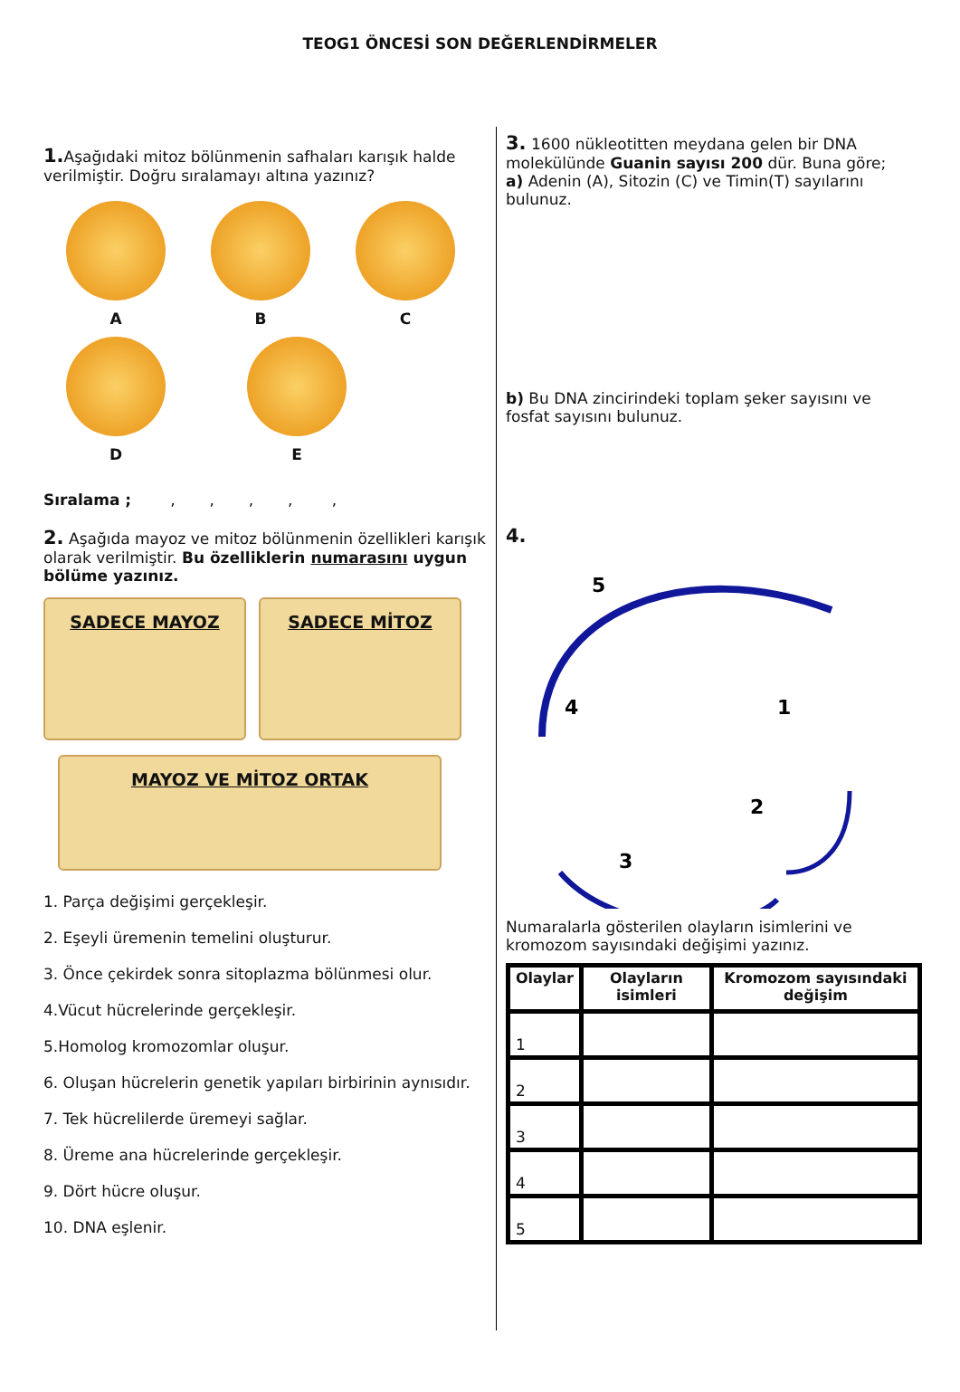TEOG1 ÖNCESİ SON DEĞERLENDİRMELER
1. Aşağıdaki mitoz bölünmenin safhaları karışık halde verilmiştir. Doğru sıralamayı altına yazınız?
A
B
C
D
E
Sıralama ; , , , , ,
2. Aşağıda mayoz ve mitoz bölünmenin özellikleri karışık olarak verilmiştir. Bu özelliklerin numarasını uygun bölüme yazınız.
SADECE MAYOZ SADECE MİTOZ
MAYOZ VE MİTOZ ORTAK
1. Parça değişimi gerçekleşir.
2. Eşeyli üremenin temelini oluşturur.
3. Önce çekirdek sonra sitoplazma bölünmesi olur.
4.Vücut hücrelerinde gerçekleşir.
5.Homolog kromozomlar oluşur.
6. Oluşan hücrelerin genetik yapıları birbirinin aynısıdır.
7. Tek hücrelilerde üremeyi sağlar.
8. Üreme ana hücrelerinde gerçekleşir.
9. Dört hücre oluşur.
10. DNA eşlenir.
3. 1600 nükleotitten meydana gelen bir DNA molekülünde Guanin sayısı 200 dür. Buna göre;
a) Adenin (A), Sitozin (C) ve Timin(T) sayılarını bulunuz.
b) Bu DNA zincirindeki toplam şeker sayısını ve fosfat sayısını bulunuz.
4.
5
.
1
2
3
4
Numaralarla gösterilen olayların isimlerini ve kromozom sayısındaki değişimi yazınız.
| Olaylar | Olayların isimleri | Kromozom sayısındaki değişim |
| --- | --- | --- |
| 1 | | |
| 2 | | |
| 3 | | |
| 4 | | |
| 5 | | |